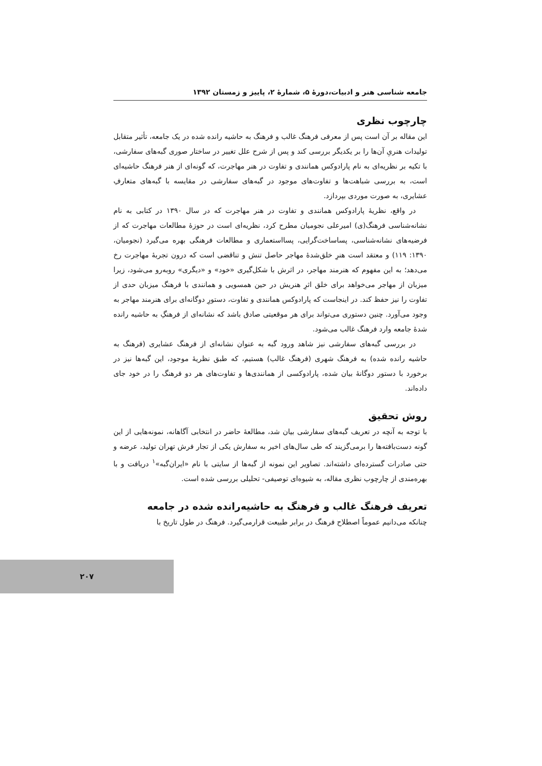جامعه شناسی هنر و ادبیات،دورهٔ ۵، شمارهٔ ۲، پاییز و زمستان ۱۳۹۲
چارچوب نظری
این مقاله بر آن است پس از معرفی فرهنگ غالب و فرهنگ به حاشیه رانده شده در یک جامعه، تأثیر متقابل تولیدات هنریِ آن‌ها را بر یکدیگر بررسی کند و پس از شرح علل تغییر در ساختار صوری گبه‌های سفارشی، با تکیه بر نظریه‌ای به نام پارادوکس همانندی و تفاوت در هنر مهاجرت، که گونه‌ای از هنر فرهنگ حاشیه‌ای است، به بررسی شباهت‌ها و تفاوت‌های موجود در گبه‌های سفارشی در مقایسه با گبه‌های متعارفِ عشایری، به صورت موردی بپردازد.
در واقع، نظریهٔ پارادوکس همانندی و تفاوت در هنر مهاجرت که در سال ۱۳۹۰ در کتابی به نام نشانه‌شناسی فرهنگ(ی) امیرعلی نجومیان مطرح کرد، نظریه‌ای است در حوزهٔ مطالعات مهاجرت که از فرضیه‌های نشانه‌شناسی، پساساخت‌گرایی، پسااستعماری و مطالعات فرهنگی بهره می‌گیرد (نجومیان، ۱۳۹۰: ۱۱۹) و معتقد است هنرِ خلق‌شدهٔ مهاجر حاصل تنش و تناقضی است که درون تجربهٔ مهاجرت رخ می‌دهد؛ به این مفهوم که هنرمند مهاجر، در اثرش با شکل‌گیری «خود» و «دیگری» روبه‌رو می‌شود، زیرا میزبان از مهاجر می‌خواهد برای خلق اثرِ هنریش در حین همسویی و همانندی با فرهنگ میزبان حدی از تفاوت را نیز حفظ کند. در اینجاست که پارادوکس همانندی و تفاوت، دستورِ دوگانه‌ای برای هنرمند مهاجر به وجود می‌آورد. چنین دستوری می‌تواند برای هر موقعیتی صادق باشد که نشانه‌ای از فرهنگِ به حاشیه رانده شدهٔ جامعه وارد فرهنگ غالب می‌شود.
در بررسی گبه‌های سفارشی نیز شاهد ورود گبه به عنوان نشانه‌ای از فرهنگ عشایری (فرهنگ به حاشیه رانده شده) به فرهنگ شهری (فرهنگ غالب) هستیم، که طبق نظریهٔ موجود، این گبه‌ها نیز در برخورد با دستور دوگانهٔ بیان شده، پارادوکسی از همانندی‌ها و تفاوت‌های هر دو فرهنگ را در خود جای داده‌اند.
روش تحقیق
با توجه به آنچه در تعریف گبه‌های سفارشی بیان شد، مطالعهٔ حاضر در انتخابی آگاهانه، نمونه‌هایی از این گونه دست‌بافته‌ها را برمی‌گزیند که طی سال‌های اخیر به سفارش یکی از تجار فرش تهران تولید، عرضه و حتی صادرات گسترده‌ای داشته‌اند. تصاویر این نمونه از گبه‌ها از سایتی با نام «ایران‌گبه»<sup>۱</sup> دریافت و با بهره‌مندی از چارچوب نظری مقاله، به شیوه‌ای توصیفی- تحلیلی بررسی شده است.
تعریف فرهنگ غالب و فرهنگ به حاشیه‌رانده شده در جامعه
چنانکه می‌دانیم عموماً اصطلاح فرهنگ در برابر طبیعت قرارمی‌گیرد. فرهنگ در طول تاریخ با
۲۰۷